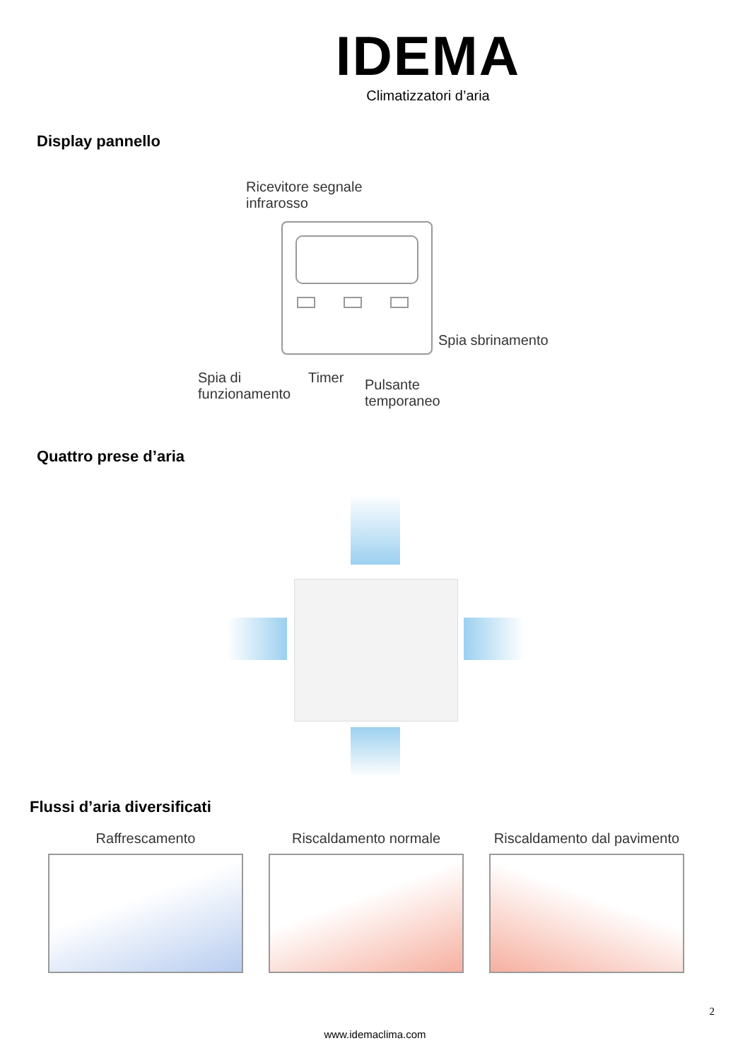IDEMA
Climatizzatori d’aria
Display pannello
Ricevitore segnale
infrarosso
Spia sbrinamento
Spia di
funzionamento
Timer
Pulsante
temporaneo
Quattro prese d’aria
Flussi d’aria diversificati
Raffrescamento Riscaldamento normale Riscaldamento dal pavimento
2
www.idemaclima.com